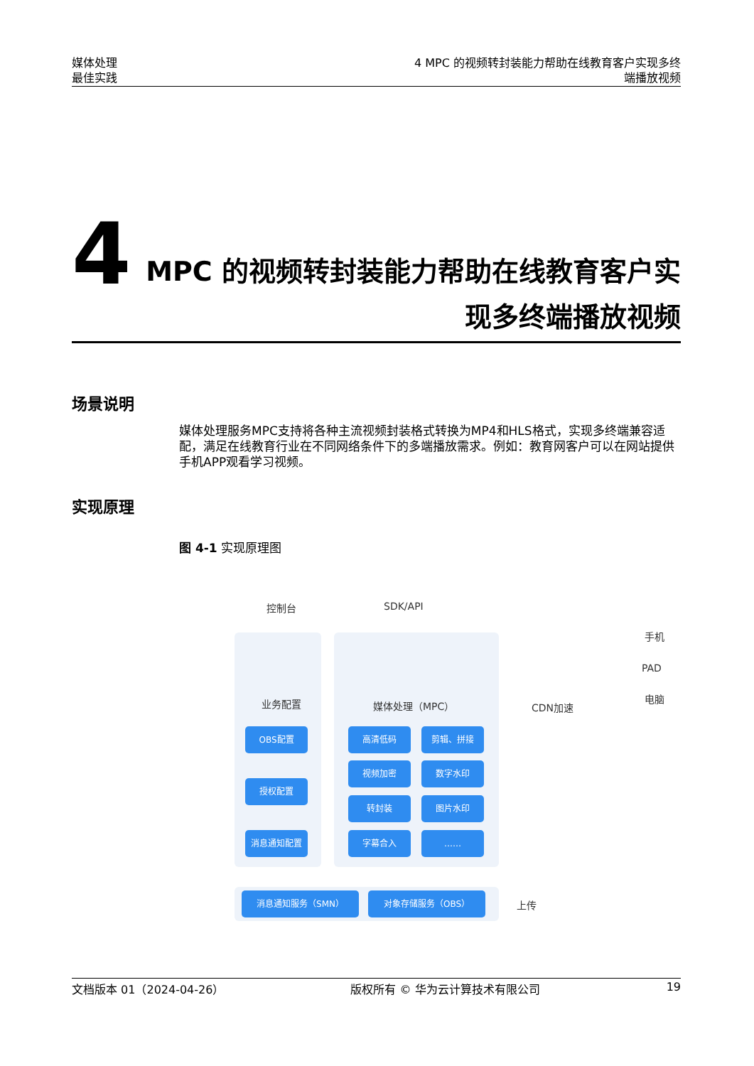媒体处理
最佳实践
4 MPC 的视频转封装能力帮助在线教育客户实现多终
端播放视频
4
MPC 的视频转封装能力帮助在线教育客户实
现多终端播放视频
场景说明
媒体处理服务MPC支持将各种主流视频封装格式转换为MP4和HLS格式，实现多终端兼容适配，满足在线教育行业在不同网络条件下的多端播放需求。例如：教育网客户可以在网站提供手机APP观看学习视频。
实现原理
图 4-1 实现原理图
控制台 SDK/API
业务配置 媒体处理（MPC） CDN加速
手机
PAD
电脑
OBS配置
授权配置
消息通知配置
高清低码 剪辑、拼接
视频加密 数字水印
转封装 图片水印
字幕合入 ……
消息通知服务（SMN） 对象存储服务（OBS）
上传
文档版本 01（2024-04-26） 版权所有 © 华为云计算技术有限公司 19